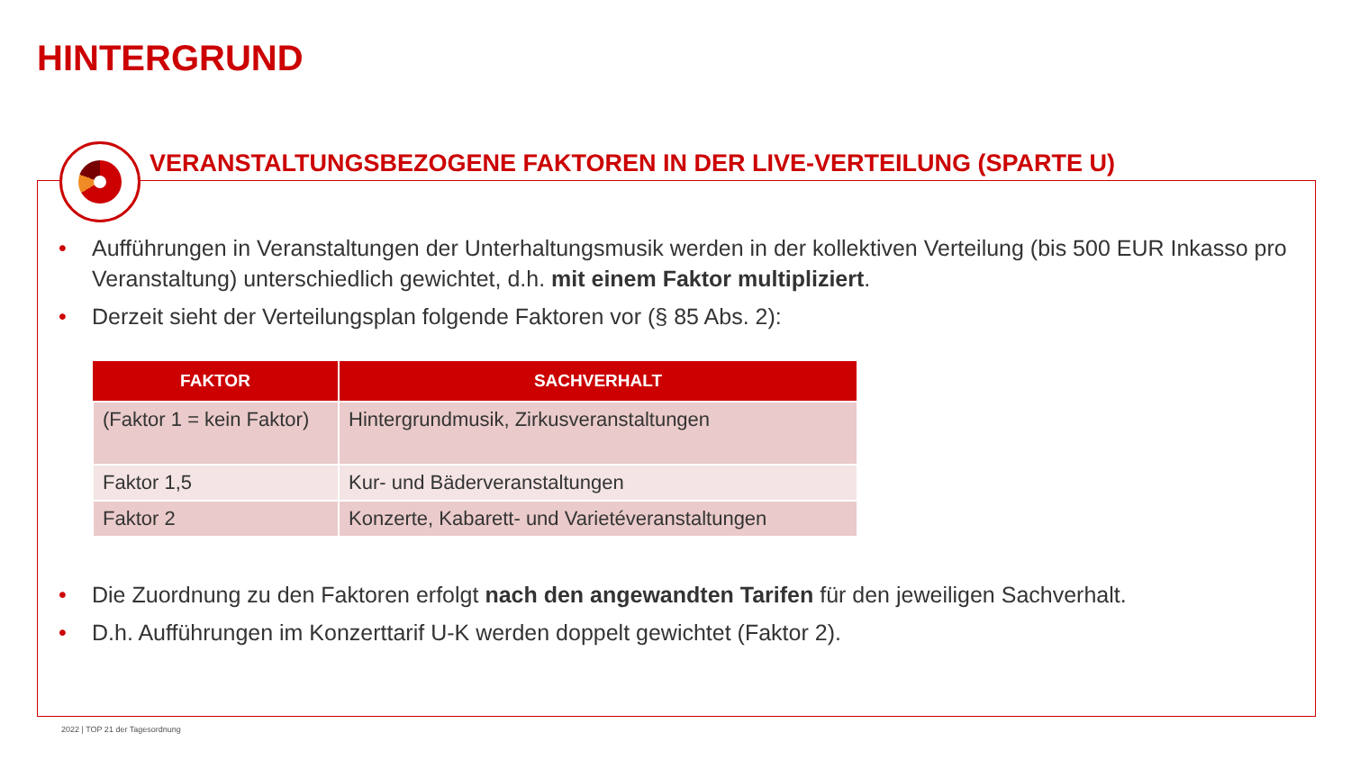HINTERGRUND
VERANSTALTUNGSBEZOGENE FAKTOREN IN DER LIVE-VERTEILUNG (SPARTE U)
• Aufführungen in Veranstaltungen der Unterhaltungsmusik werden in der kollektiven Verteilung (bis 500 EUR Inkasso pro Veranstaltung) unterschiedlich gewichtet, d.h. mit einem Faktor multipliziert.
• Derzeit sieht der Verteilungsplan folgende Faktoren vor (§ 85 Abs. 2):
| FAKTOR | SACHVERHALT |
| --- | --- |
| (Faktor 1 = kein Faktor) | Hintergrundmusik, Zirkusveranstaltungen |
| Faktor 1,5 | Kur- und Bäderveranstaltungen |
| Faktor 2 | Konzerte, Kabarett- und Varietéveranstaltungen |
• Die Zuordnung zu den Faktoren erfolgt nach den angewandten Tarifen für den jeweiligen Sachverhalt.
• D.h. Aufführungen im Konzerttarif U-K werden doppelt gewichtet (Faktor 2).
2022 | TOP 21 der Tagesordnung